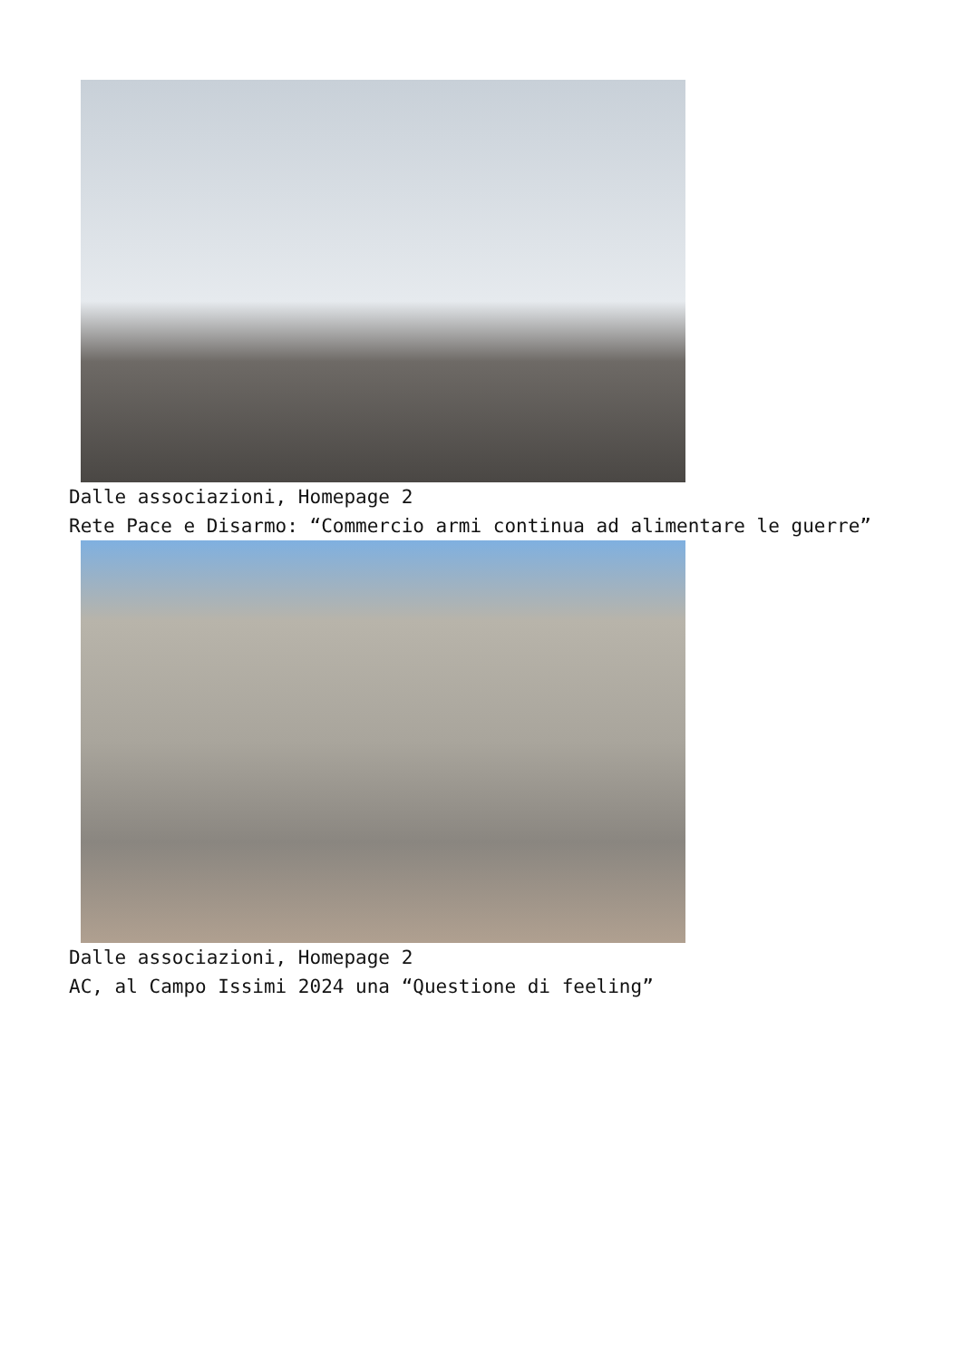Dalle associazioni, Homepage 2
Rete Pace e Disarmo: “Commercio armi continua ad alimentare le guerre”
Dalle associazioni, Homepage 2
AC, al Campo Issimi 2024 una “Questione di feeling”